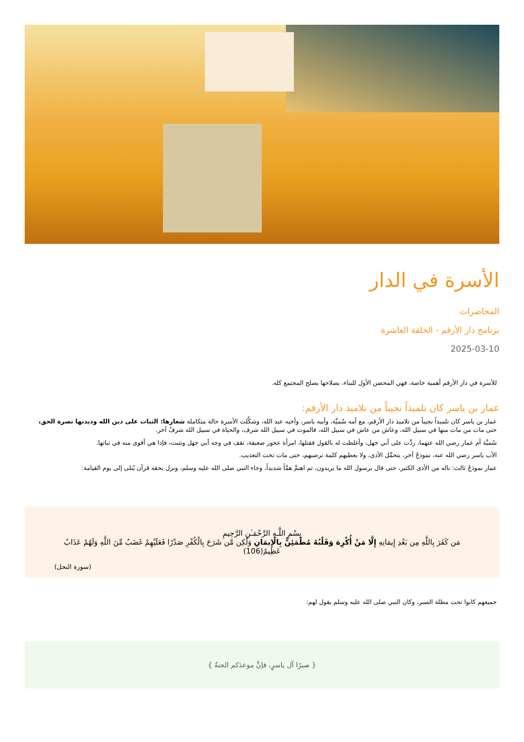الأسرة في الدار
المحاضرات
برنامج دار الأرقم - الحلقة العاشرة
2025-03-10
للأسرة في دار الأرقم أهمية خاصة، فهي المحضن الأول للبناء، بصلاحها يصلح المجتمع كله.
عمار بن ياسر كان تلميذاً نجيباً من تلاميذ دار الأرقم:
عمار بن ياسر كان تلميذاً نجيباً من تلاميذ دار الأرقم، مع أمه سُميَّة، وأبيه ياسر، وأخيه عبد الله، وشكَّلت الأسرة حالة متكاملة شعارها: الثبات على دين الله وديدنها نصرة الحق، حتى مات من مات منها في سبيل الله، وعاش من عاش في سبيل الله، فالموت في سبيل الله شرف، والحياة في سبيل الله شرفٌ آخر.
سُميَّة أم عمار رضي الله عنهما، ردَّت على أبي جهل، وأغلظت له بالقول فقتلها، امرأة عجوز ضعيفة، تقف في وجه أبي جهل وتثبت، فإذا هي أقوى منه في ثباتها.
الأب ياسر رضي الله عنه، نموذجٌ آخر، يتحمَّل الأذى، ولا يعطيهم كلمة ترضيهم، حتى مات تحت التعذيب.
عمار نموذجٌ ثالث: ناله من الأذى الكثير، حتى قال برسول الله ما يريدون، ثم اهتمَّ همَّاً شديداً، وجاء النبي صلى الله عليه وسلم، ونزل بحقه قرآن يُتلى إلى يوم القيامة:
بِسْمِ اللَّـهِ الرَّحْمَـٰنِ الرَّحِيمِ
مَن كَفَرَ بِاللَّهِ مِن بَعْدِ إِيمَانِهِ إِلَّا مَنْ أُكْرِهَ وَقَلْبُهُ مُطْمَئِنٌّ بِالْإِيمَانِ وَلَٰكِن مَّن شَرَحَ بِالْكُفْرِ صَدْرًا فَعَلَيْهِمْ غَضَبٌ مِّنَ اللَّهِ وَلَهُمْ عَذَابٌ عَظِيمٌ(106)
(سورة النحل)
جميعهم كانوا تحت مظلة الصبر، وكان النبي صلى الله عليه وسلم يقول لهم:
{ صبرًا آل ياسرٍ، فإنَّ موعدَكم الجنةُ }